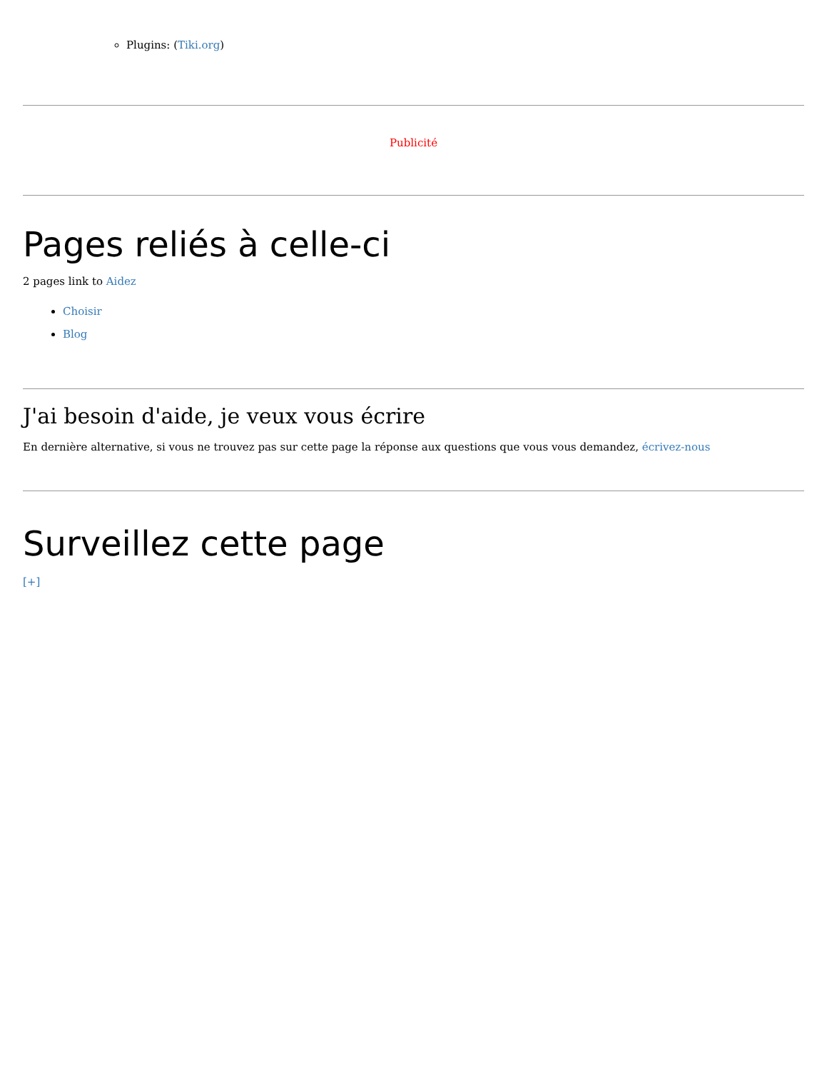Plugins: (Tiki.org)
Publicité
Pages reliés à celle-ci
2 pages link to Aidez
Choisir
Blog
J'ai besoin d'aide, je veux vous écrire
En dernière alternative, si vous ne trouvez pas sur cette page la réponse aux questions que vous vous demandez, écrivez-nous
Surveillez cette page
[+]